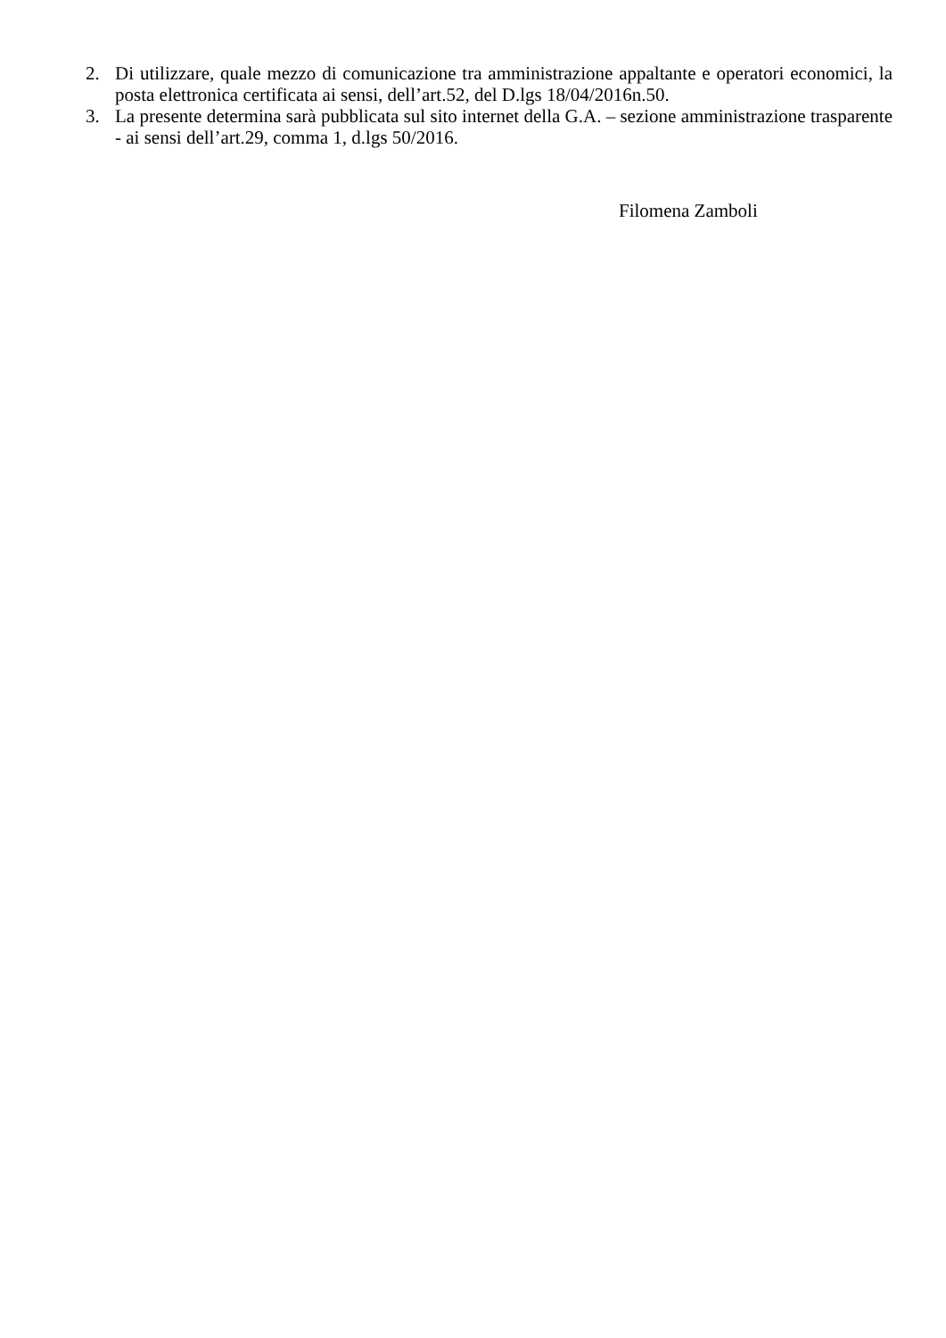2. Di utilizzare, quale mezzo di comunicazione tra amministrazione appaltante e operatori economici, la posta elettronica certificata ai sensi, dell’art.52, del D.lgs 18/04/2016n.50.
3. La presente determina sarà pubblicata sul sito internet della G.A. – sezione amministrazione trasparente - ai sensi dell’art.29, comma 1, d.lgs 50/2016.
Filomena Zamboli